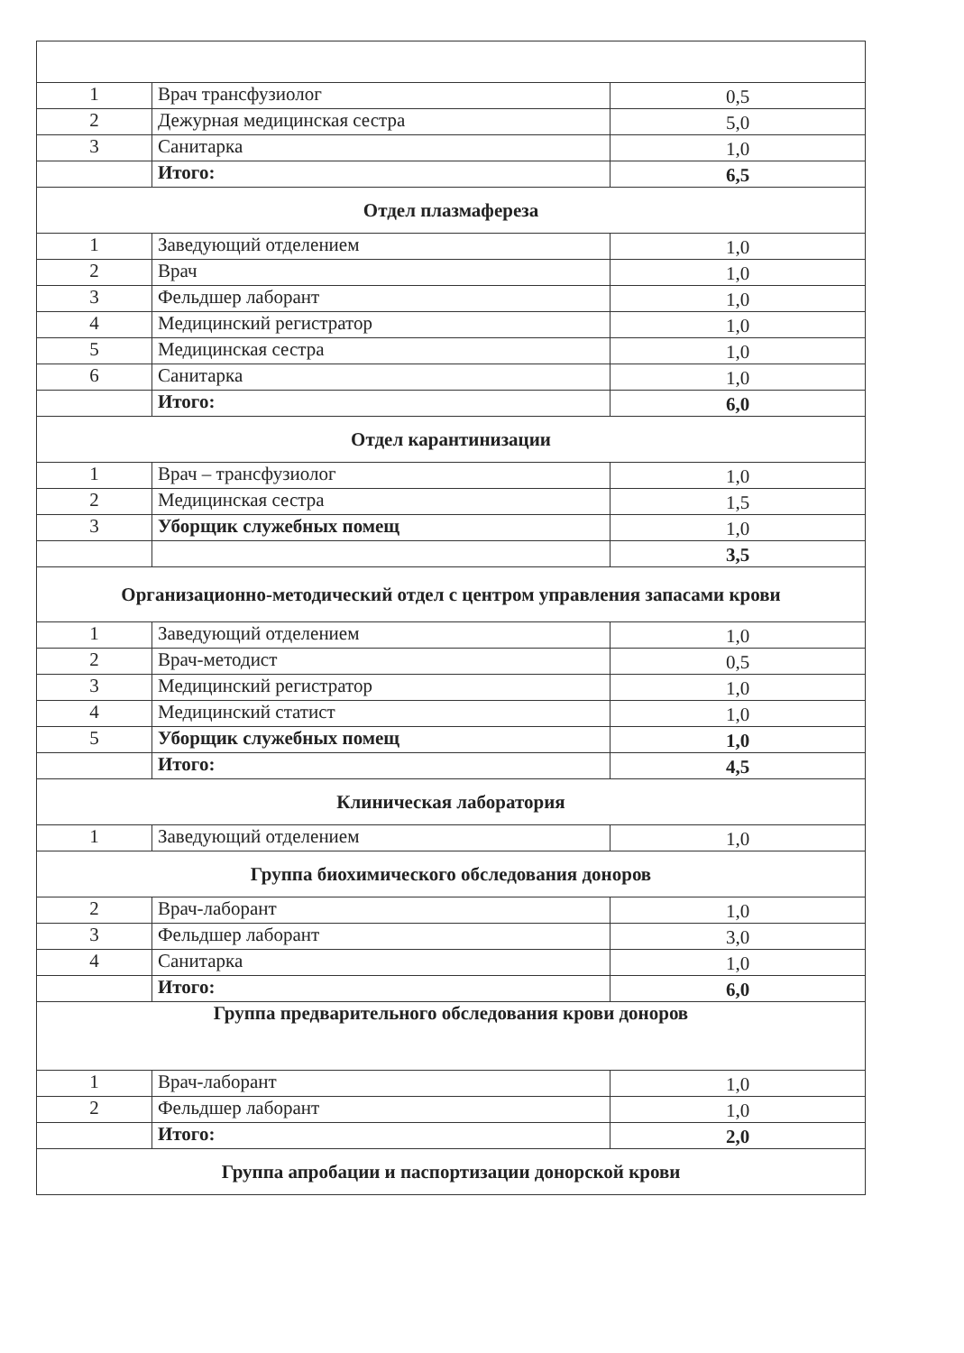| 1 | Врач трансфузиолог | 0,5 |
| 2 | Дежурная медицинская сестра | 5,0 |
| 3 | Санитарка | 1,0 |
| | Итого: | 6,5 |
| Отдел плазмафереза | | |
| 1 | Заведующий отделением | 1,0 |
| 2 | Врач | 1,0 |
| 3 | Фельдшер лаборант | 1,0 |
| 4 | Медицинский регистратор | 1,0 |
| 5 | Медицинская сестра | 1,0 |
| 6 | Санитарка | 1,0 |
| | Итого: | 6,0 |
| Отдел карантинизации | | |
| 1 | Врач – трансфузиолог | 1,0 |
| 2 | Медицинская сестра | 1,5 |
| 3 | Уборщик служебных помещ | 1,0 |
| | | 3,5 |
| Организационно-методический отдел с центром управления запасами крови | | |
| 1 | Заведующий отделением | 1,0 |
| 2 | Врач-методист | 0,5 |
| 3 | Медицинский регистратор | 1,0 |
| 4 | Медицинский статист | 1,0 |
| 5 | Уборщик служебных помещ | 1,0 |
| | Итого: | 4,5 |
| Клиническая лаборатория | | |
| 1 | Заведующий отделением | 1,0 |
| Группа биохимического обследования доноров | | |
| 2 | Врач-лаборант | 1,0 |
| 3 | Фельдшер лаборант | 3,0 |
| 4 | Санитарка | 1,0 |
| | Итого: | 6,0 |
| Группа предварительного обследования крови доноров | | |
| 1 | Врач-лаборант | 1,0 |
| 2 | Фельдшер лаборант | 1,0 |
| | Итого: | 2,0 |
| Группа апробации и паспортизации донорской крови | | |